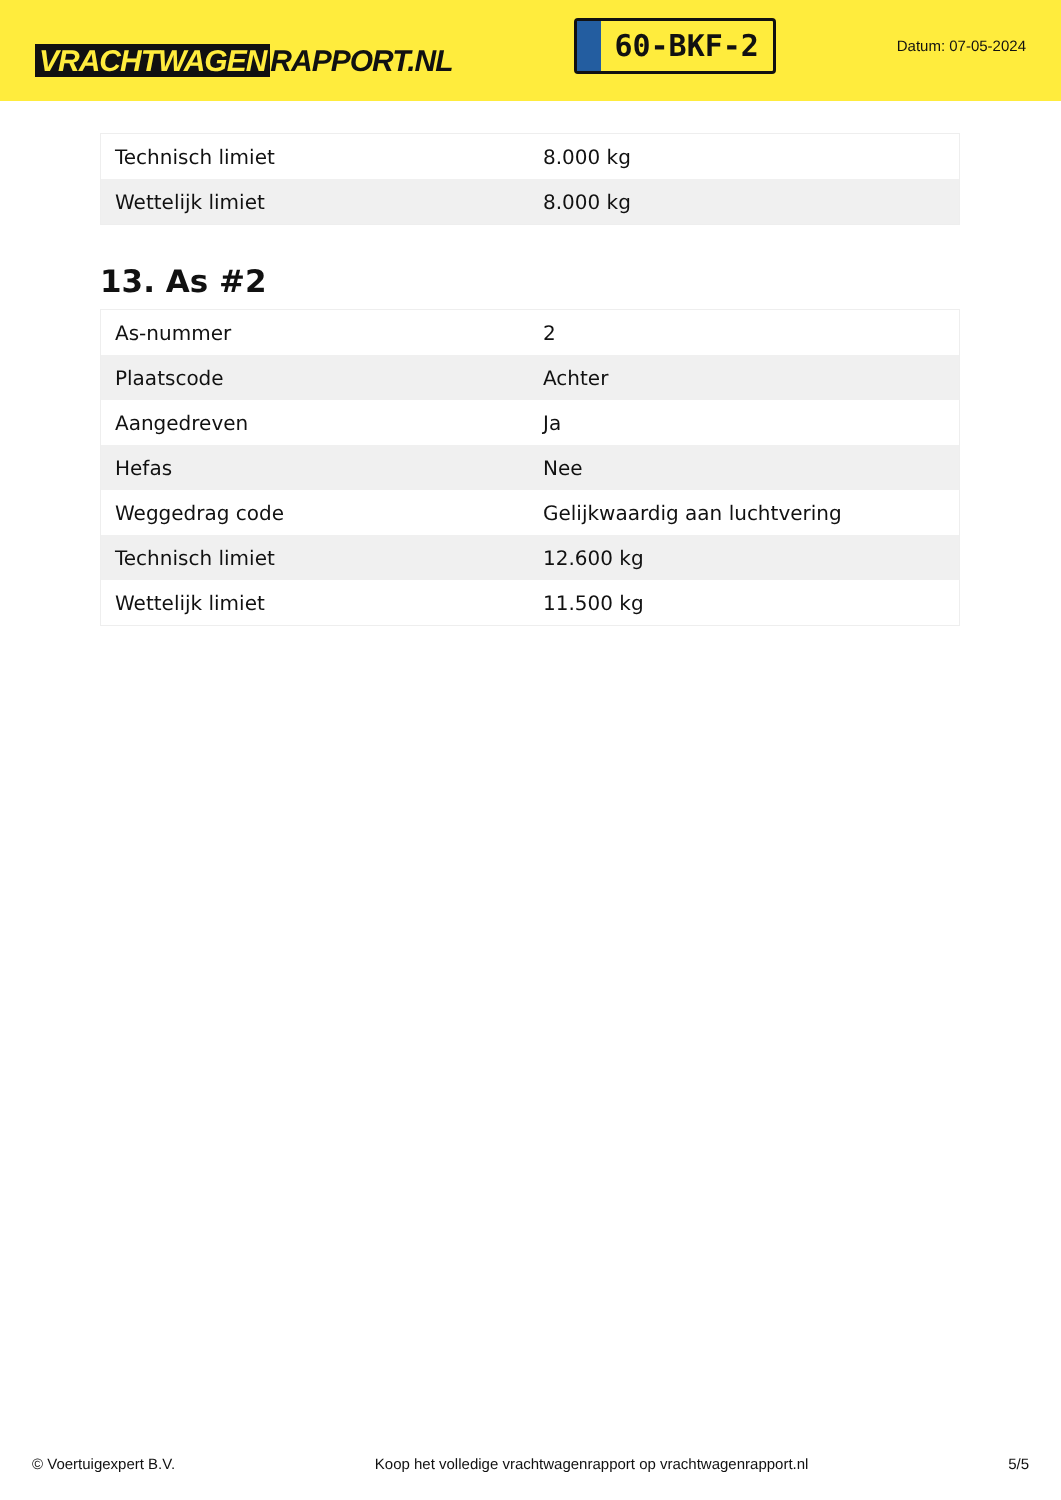VRACHTWAGEN RAPPORT.NL
60-BKF-2
Datum: 07-05-2024
| Technisch limiet | 8.000 kg |
| Wettelijk limiet | 8.000 kg |
13. As #2
| As-nummer | 2 |
| Plaatscode | Achter |
| Aangedreven | Ja |
| Hefas | Nee |
| Weggedrag code | Gelijkwaardig aan luchtvering |
| Technisch limiet | 12.600 kg |
| Wettelijk limiet | 11.500 kg |
© Voertuigexpert B.V. Koop het volledige vrachtwagenrapport op vrachtwagenrapport.nl 5/5